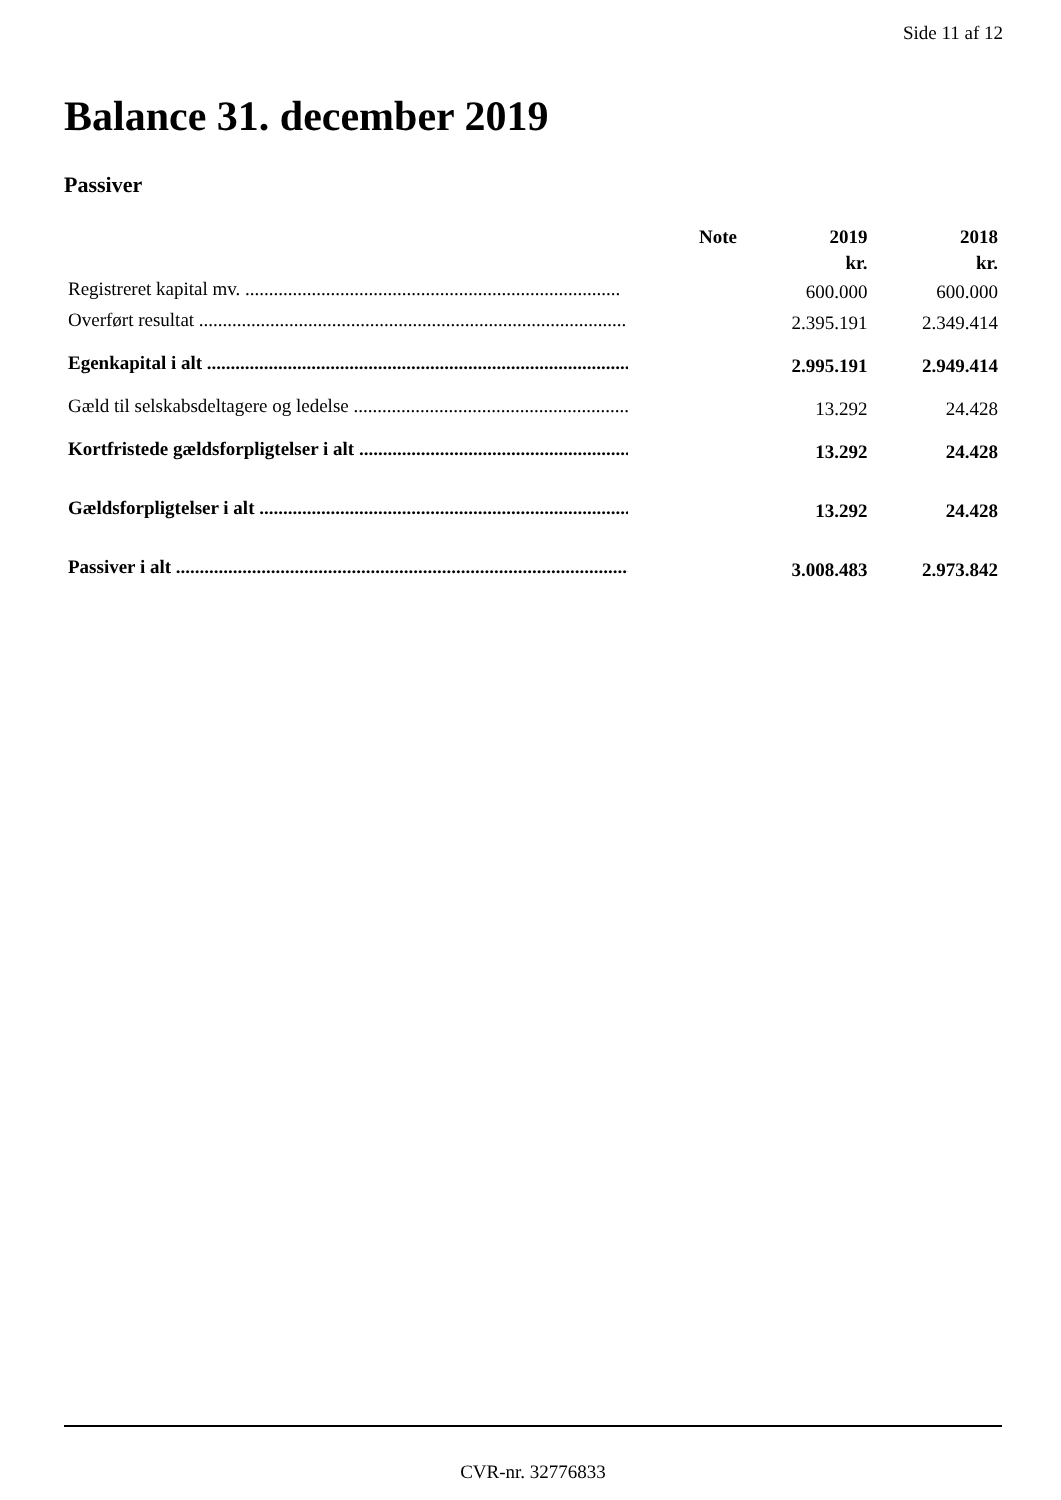Side 11 af 12
Balance 31. december 2019
Passiver
| | Note | 2019 | 2018 |
| --- | --- | --- | --- |
| | | kr. | kr. |
| Registreret kapital mv. ............................................................................... | | 600.000 | 600.000 |
| Overført resultat .......................................................................................... | | 2.395.191 | 2.349.414 |
| Egenkapital i alt .......................................................................................... | | 2.995.191 | 2.949.414 |
| Gæld til selskabsdeltagere og ledelse ............................................................... | | 13.292 | 24.428 |
| Kortfristede gældsforpligtelser i alt .................................................................... | | 13.292 | 24.428 |
| Gældsforpligtelser i alt .................................................................................. | | 13.292 | 24.428 |
| Passiver i alt ................................................................................................ | | 3.008.483 | 2.973.842 |
CVR-nr. 32776833